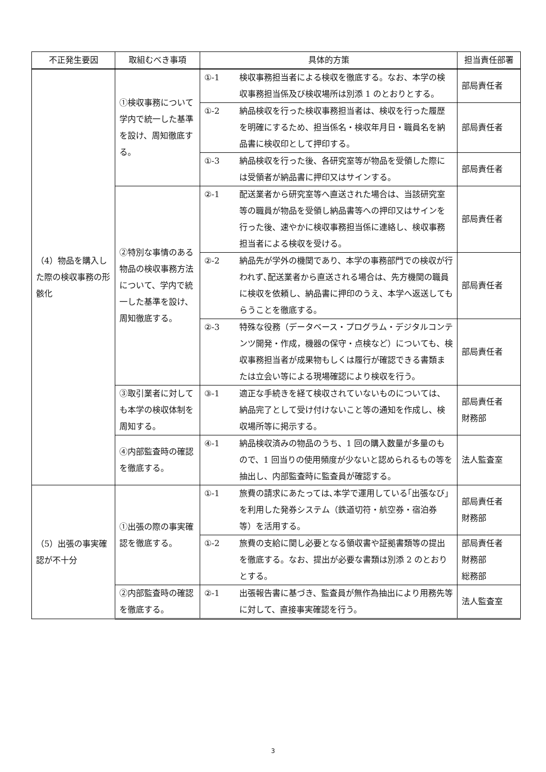| 不正発生要因 | 取組むべき事項 | 具体的方策 | | 担当責任部署 |
| --- | --- | --- | --- | --- |
| （4）物品を購入した際の検収事務の形骸化 | ①検収事務について学内で統一した基準を設け、周知徹底する。 | ①-1 | 検収事務担当者による検収を徹底する。なお、本学の検収事務担当係及び検収場所は別添 1 のとおりとする。 | 部局責任者 |
| | | ①-2 | 納品検収を行った検収事務担当者は、検収を行った履歴を明確にするため、担当係名・検収年月日・職員名を納品書に検収印として押印する。 | 部局責任者 |
| | | ①-3 | 納品検収を行った後、各研究室等が物品を受領した際には受領者が納品書に押印又はサインする。 | 部局責任者 |
| | ②特別な事情のある物品の検収事務方法について、学内で統一した基準を設け、周知徹底する。 | ②-1 | 配送業者から研究室等へ直送された場合は、当該研究室等の職員が物品を受領し納品書等への押印又はサインを行った後、速やかに検収事務担当係に連絡し、検収事務担当者による検収を受ける。 | 部局責任者 |
| | | ②-2 | 納品先が学外の機関であり、本学の事務部門での検収が行われず､配送業者から直送される場合は、先方機関の職員に検収を依頼し、納品書に押印のうえ、本学へ返送してもらうことを徹底する。 | 部局責任者 |
| | | ②-3 | 特殊な役務（データベース・プログラム・デジタルコンテンツ開発・作成，機器の保守・点検など）についても、検収事務担当者が成果物もしくは履行が確認できる書類または立会い等による現場確認により検収を行う。 | 部局責任者 |
| | ③取引業者に対しても本学の検収体制を周知する。 | ③-1 | 適正な手続きを経て検収されていないものについては、納品完了として受け付けないこと等の通知を作成し、検収場所等に掲示する。 | 部局責任者 財務部 |
| | ④内部監査時の確認を徹底する。 | ④-1 | 納品検収済みの物品のうち、1 回の購入数量が多量のもので、1 回当りの使用頻度が少ないと認められるもの等を抽出し、内部監査時に監査員が確認する。 | 法人監査室 |
| （5）出張の事実確認が不十分 | ①出張の際の事実確認を徹底する。 | ①-1 | 旅費の請求にあたっては､本学で運用している｢出張なび」を利用した発券システム（鉄道切符・航空券・宿泊券等）を活用する。 | 部局責任者 財務部 |
| | | ①-2 | 旅費の支給に関し必要となる領収書や証拠書類等の提出を徹底する。なお、提出が必要な書類は別添 2 のとおりとする。 | 部局責任者 財務部 総務部 |
| | ②内部監査時の確認を徹底する。 | ②-1 | 出張報告書に基づき、監査員が無作為抽出により用務先等に対して、直接事実確認を行う。 | 法人監査室 |
3